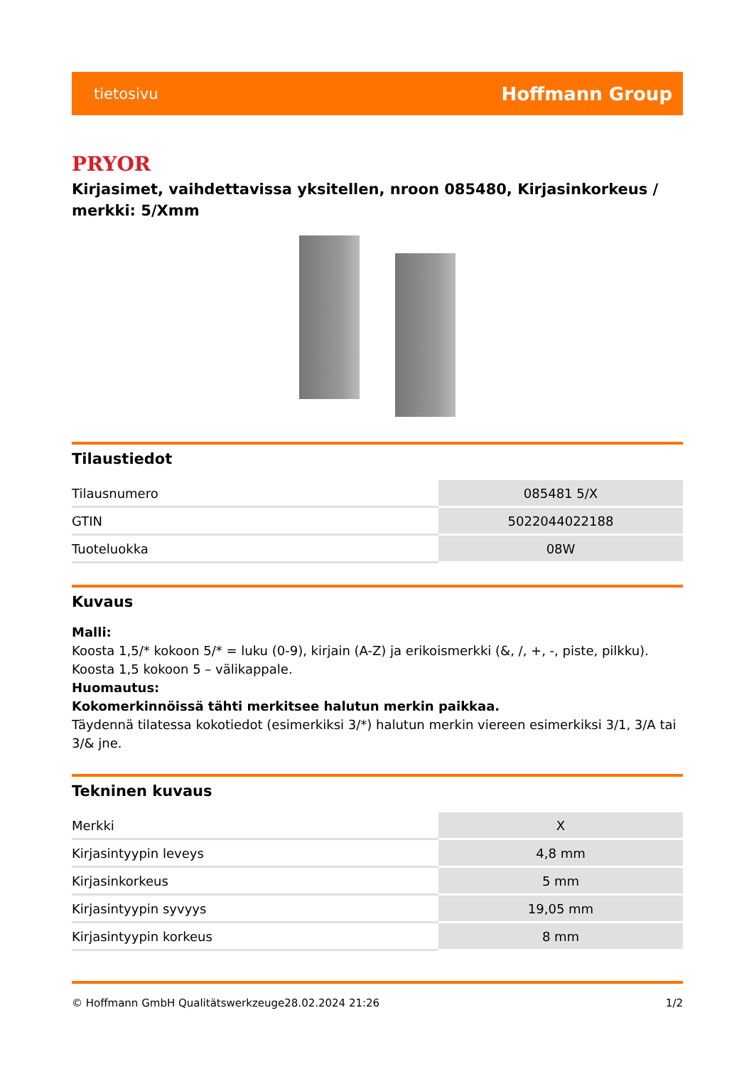tietosivu Hoffmann Group
PRYOR
Kirjasimet, vaihdettavissa yksitellen, nroon 085480, Kirjasinkorkeus / merkki: 5/Xmm
Tilaustiedot
| Tilausnumero | 085481 5/X |
| GTIN | 5022044022188 |
| Tuoteluokka | 08W |
Kuvaus
Malli:
Koosta 1,5/* kokoon 5/* = luku (0-9), kirjain (A-Z) ja erikoismerkki (&, /, +, -, piste, pilkku).
Koosta 1,5 kokoon 5 – välikappale.
Huomautus:
Kokomerkinnöissä tähti merkitsee halutun merkin paikkaa.
Täydennä tilatessa kokotiedot (esimerkiksi 3/*) halutun merkin viereen esimerkiksi 3/1, 3/A tai 3/& jne.
Tekninen kuvaus
| Merkki | X |
| Kirjasintyypin leveys | 4,8 mm |
| Kirjasinkorkeus | 5 mm |
| Kirjasintyypin syvyys | 19,05 mm |
| Kirjasintyypin korkeus | 8 mm |
© Hoffmann GmbH Qualitätswerkzeuge 28.02.2024 21:26 1/2